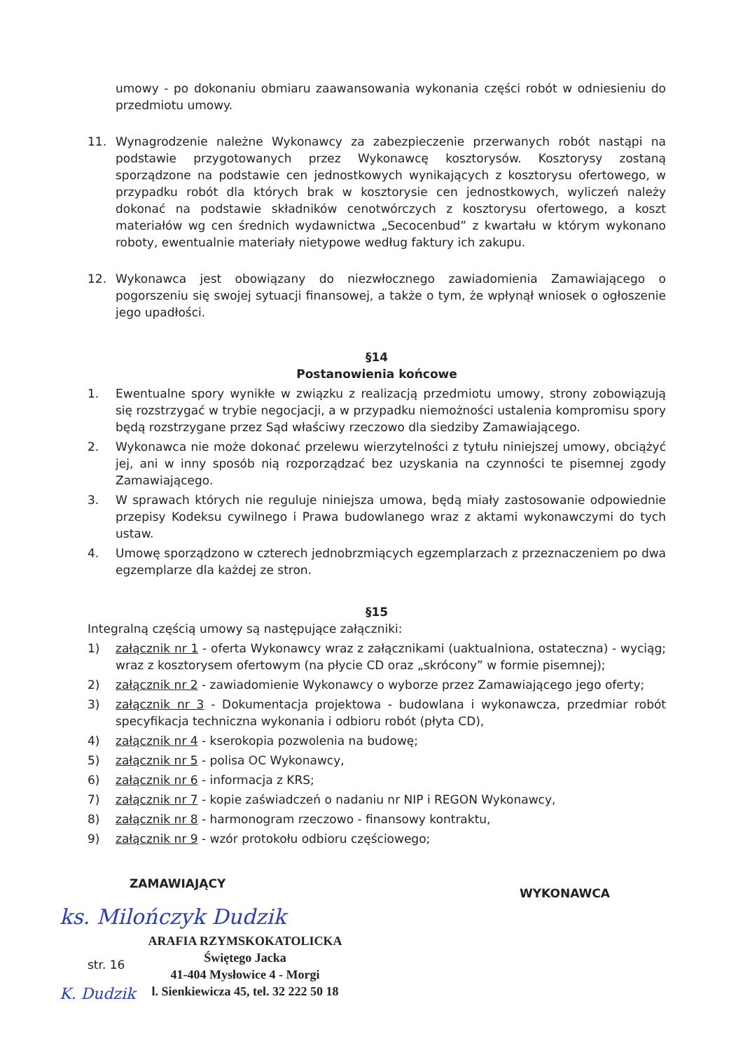umowy - po dokonaniu obmiaru zaawansowania wykonania części robót w odniesieniu do przedmiotu umowy.
11. Wynagrodzenie należne Wykonawcy za zabezpieczenie przerwanych robót nastąpi na podstawie przygotowanych przez Wykonawcę kosztorysów. Kosztorysy zostaną sporządzone na podstawie cen jednostkowych wynikających z kosztorysu ofertowego, w przypadku robót dla których brak w kosztorysie cen jednostkowych, wyliczeń należy dokonać na podstawie składników cenotwórczych z kosztorysu ofertowego, a koszt materiałów wg cen średnich wydawnictwa „Secocenbud” z kwartału w którym wykonano roboty, ewentualnie materiały nietypowe według faktury ich zakupu.
12. Wykonawca jest obowiązany do niezwłocznego zawiadomienia Zamawiającego o pogorszeniu się swojej sytuacji finansowej, a także o tym, że wpłynął wniosek o ogłoszenie jego upadłości.
§14
Postanowienia końcowe
1. Ewentualne spory wynikłe w związku z realizacją przedmiotu umowy, strony zobowiązują się rozstrzygać w trybie negocjacji, a w przypadku niemożności ustalenia kompromisu spory będą rozstrzygane przez Sąd właściwy rzeczowo dla siedziby Zamawiającego.
2. Wykonawca nie może dokonać przelewu wierzytelności z tytułu niniejszej umowy, obciążyć jej, ani w inny sposób nią rozporządzać bez uzyskania na czynności te pisemnej zgody Zamawiającego.
3. W sprawach których nie reguluje niniejsza umowa, będą miały zastosowanie odpowiednie przepisy Kodeksu cywilnego i Prawa budowlanego wraz z aktami wykonawczymi do tych ustaw.
4. Umowę sporządzono w czterech jednobrzmiących egzemplarzach z przeznaczeniem po dwa egzemplarze dla każdej ze stron.
§15
Integralną częścią umowy są następujące załączniki:
1) załącznik nr 1 - oferta Wykonawcy wraz z załącznikami (uaktualniona, ostateczna) - wyciąg; wraz z kosztorysem ofertowym (na płycie CD oraz „skrócony” w formie pisemnej);
2) załącznik nr 2 - zawiadomienie Wykonawcy o wyborze przez Zamawiającego jego oferty;
3) załącznik nr 3 - Dokumentacja projektowa - budowlana i wykonawcza, przedmiar robót specyfikacja techniczna wykonania i odbioru robót (płyta CD),
4) załącznik nr 4 - kserokopia pozwolenia na budowę;
5) załącznik nr 5 - polisa OC Wykonawcy,
6) załącznik nr 6 - informacja z KRS;
7) załącznik nr 7 - kopie zaświadczeń o nadaniu nr NIP i REGON Wykonawcy,
8) załącznik nr 8 - harmonogram rzeczowo - finansowy kontraktu,
9) załącznik nr 9 - wzór protokołu odbioru częściowego;
ZAMAWIAJĄCY
WYKONAWCA
ks. Milończyk Dudzik
str. 16
ARAFIA RZYMSKOKATOLICKA
Świętego Jacka
41-404 Mysłowice 4 - Morgi
l. Sienkiewicza 45, tel. 32 222 50 18
K. Dudzik